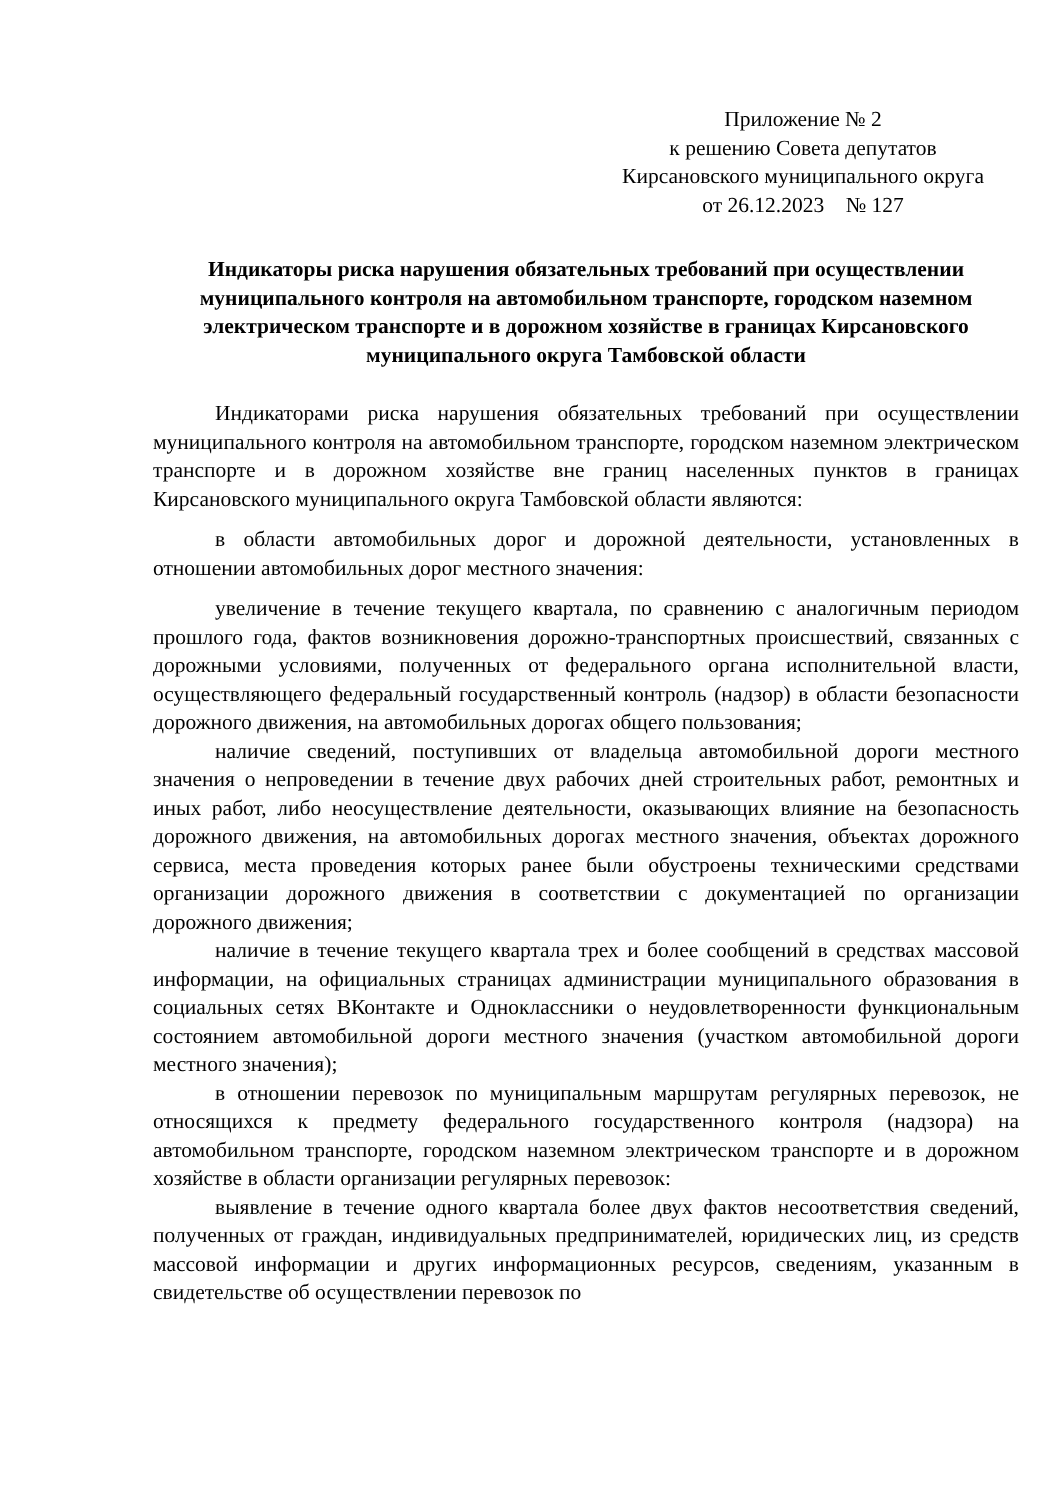Приложение № 2
к решению Совета депутатов
Кирсановского муниципального округа
от 26.12.2023 № 127
Индикаторы риска нарушения обязательных требований при осуществлении муниципального контроля на автомобильном транспорте, городском наземном электрическом транспорте и в дорожном хозяйстве в границах Кирсановского муниципального округа Тамбовской области
Индикаторами риска нарушения обязательных требований при осуществлении муниципального контроля на автомобильном транспорте, городском наземном электрическом транспорте и в дорожном хозяйстве вне границ населенных пунктов в границах Кирсановского муниципального округа Тамбовской области являются:
в области автомобильных дорог и дорожной деятельности, установленных в отношении автомобильных дорог местного значения:
увеличение в течение текущего квартала, по сравнению с аналогичным периодом прошлого года, фактов возникновения дорожно-транспортных происшествий, связанных с дорожными условиями, полученных от федерального органа исполнительной власти, осуществляющего федеральный государственный контроль (надзор) в области безопасности дорожного движения, на автомобильных дорогах общего пользования;
наличие сведений, поступивших от владельца автомобильной дороги местного значения о непроведении в течение двух рабочих дней строительных работ, ремонтных и иных работ, либо неосуществление деятельности, оказывающих влияние на безопасность дорожного движения, на автомобильных дорогах местного значения, объектах дорожного сервиса, места проведения которых ранее были обустроены техническими средствами организации дорожного движения в соответствии с документацией по организации дорожного движения;
наличие в течение текущего квартала трех и более сообщений в средствах массовой информации, на официальных страницах администрации муниципального образования в социальных сетях ВКонтакте и Одноклассники о неудовлетворенности функциональным состоянием автомобильной дороги местного значения (участком автомобильной дороги местного значения);
в отношении перевозок по муниципальным маршрутам регулярных перевозок, не относящихся к предмету федерального государственного контроля (надзора) на автомобильном транспорте, городском наземном электрическом транспорте и в дорожном хозяйстве в области организации регулярных перевозок:
выявление в течение одного квартала более двух фактов несоответствия сведений, полученных от граждан, индивидуальных предпринимателей, юридических лиц, из средств массовой информации и других информационных ресурсов, сведениям, указанным в свидетельстве об осуществлении перевозок по